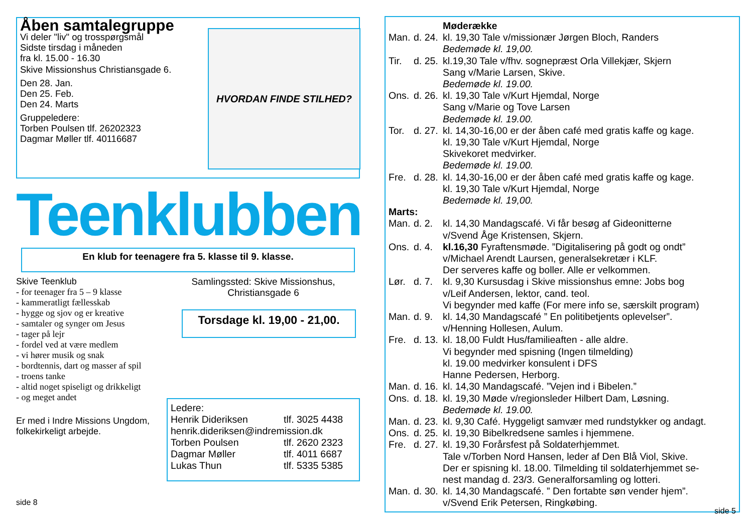Åben samtalegruppe
Vi deler "liv" og trosspørgsmål
Sidste tirsdag i måneden
fra kl. 15.00 - 16.30
Skive Missionshus Christiansgade 6.
Den 28. Jan.
Den 25. Feb.
Den 24. Marts
Gruppeledere:
Torben Poulsen tlf. 26202323
Dagmar Møller tlf. 40116687
HVORDAN FINDE STILHED?
Teenklubben
En klub for teenagere fra 5. klasse til 9. klasse.
Skive Teenklub
- for teenager fra 5 – 9 klasse
- kammeratligt fællesskab
- hygge og sjov og er kreative
- samtaler og synger om Jesus
- tager på lejr
- fordel ved at være medlem
- vi hører musik og snak
- bordtennis, dart og masser af spil
- troens tanke
- altid noget spiseligt og drikkeligt
- og meget andet
Er med i Indre Missions Ungdom, folkekirkeligt arbejde.
side 8
Samlingssted: Skive Missionshus,
Christiansgade 6
Torsdage kl. 19,00 - 21,00.
Ledere:
| Henrik Dideriksen | tlf. 3025 4438 |
| henrik.dideriksen@indremission.dk | |
| Torben Poulsen | tlf. 2620 2323 |
| Dagmar Møller | tlf. 4011 6687 |
| Lukas Thun | tlf. 5335 5385 |
| | | Møderække |
| Man. | d. 24. | kl. 19,30 Tale v/missionær Jørgen Bloch, Randers Bedemøde kl. 19,00. |
| Tir. | d. 25. | kl.19,30 Tale v/fhv. sognepræst Orla Villekjær, Skjern Sang v/Marie Larsen, Skive. Bedemøde kl. 19.00. |
| Ons. | d. 26. | kl. 19,30 Tale v/Kurt Hjemdal, Norge Sang v/Marie og Tove Larsen Bedemøde kl. 19.00. |
| Tor. | d. 27. | kl. 14,30-16,00 er der åben café med gratis kaffe og kage. kl. 19,30 Tale v/Kurt Hjemdal, Norge Skivekoret medvirker. Bedemøde kl. 19.00. |
| Fre. | d. 28. | kl. 14,30-16,00 er der åben café med gratis kaffe og kage. kl. 19,30 Tale v/Kurt Hjemdal, Norge Bedemøde kl. 19,00. |
| Marts: | | |
| Man. | d. 2. | kl. 14,30 Mandagscafé. Vi får besøg af Gideonitterne v/Svend Åge Kristensen, Skjern. |
| Ons. | d. 4. | kl.16,30 Fyraftensmøde. ”Digitalisering på godt og ondt” v/Michael Arendt Laursen, generalsekretær i KLF. Der serveres kaffe og boller. Alle er velkommen. |
| Lør. | d. 7. | kl. 9,30 Kursusdag i Skive missionshus emne: Jobs bog v/Leif Andersen, lektor, cand. teol. Vi begynder med kaffe (For mere info se, særskilt program) |
| Man. | d. 9. | kl. 14,30 Mandagscafé ” En politibetjents oplevelser”. v/Henning Hollesen, Aulum. |
| Fre. | d. 13. | kl. 18,00 Fuldt Hus/familieaften - alle aldre. Vi begynder med spisning (Ingen tilmelding) kl. 19.00 medvirker konsulent i DFS Hanne Pedersen, Herborg. |
| Man. | d. 16. | kl. 14,30 Mandagscafé. ”Vejen ind i Bibelen.” |
| Ons. | d. 18. | kl. 19,30 Møde v/regionsleder Hilbert Dam, Løsning. Bedemøde kl. 19.00. |
| Man. | d. 23. | kl. 9,30 Café. Hyggeligt samvær med rundstykker og andagt. |
| Ons. | d. 25. | kl. 19,30 Bibelkredsene samles i hjemmene. |
| Fre. | d. 27. | kl. 19,30 Forårsfest på Soldaterhjemmet. Tale v/Torben Nord Hansen, leder af Den Blå Viol, Skive. Der er spisning kl. 18.00. Tilmelding til soldaterhjemmet se- nest mandag d. 23/3. Generalforsamling og lotteri. |
| Man. | d. 30. | kl. 14,30 Mandagscafé. ” Den fortabte søn vender hjem”. v/Svend Erik Petersen, Ringkøbing. |
side 5